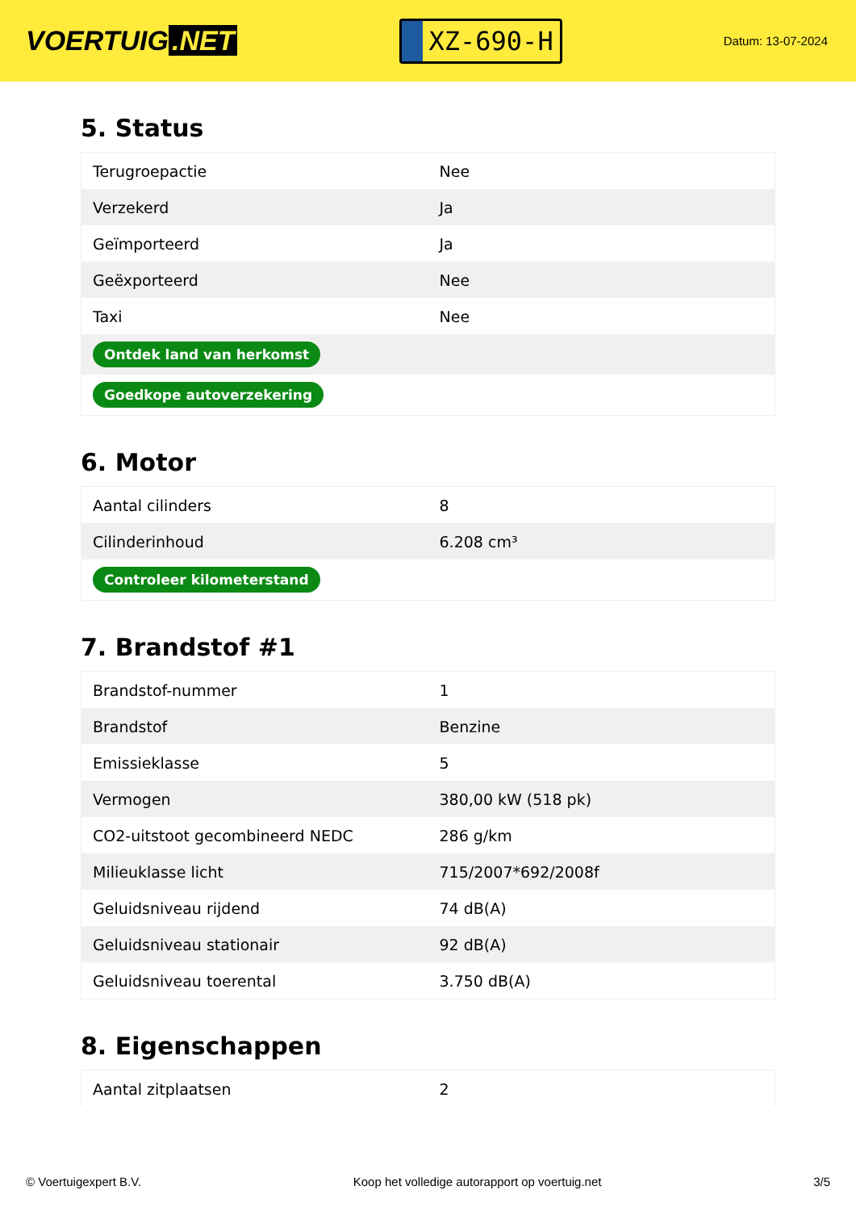VOERTUIG.NET
XZ-690-H
Datum: 13-07-2024
5. Status
| Terugroepactie | Nee |
| Verzekerd | Ja |
| Geïmporteerd | Ja |
| Geëxporteerd | Nee |
| Taxi | Nee |
| Ontdek land van herkomst | |
| Goedkope autoverzekering | |
6. Motor
| Aantal cilinders | 8 |
| Cilinderinhoud | 6.208 cm³ |
| Controleer kilometerstand | |
7. Brandstof #1
| Brandstof-nummer | 1 |
| Brandstof | Benzine |
| Emissieklasse | 5 |
| Vermogen | 380,00 kW (518 pk) |
| CO2-uitstoot gecombineerd NEDC | 286 g/km |
| Milieuklasse licht | 715/2007*692/2008f |
| Geluidsniveau rijdend | 74 dB(A) |
| Geluidsniveau stationair | 92 dB(A) |
| Geluidsniveau toerental | 3.750 dB(A) |
8. Eigenschappen
| Aantal zitplaatsen | 2 |
© Voertuigexpert B.V. Koop het volledige autorapport op voertuig.net 3/5